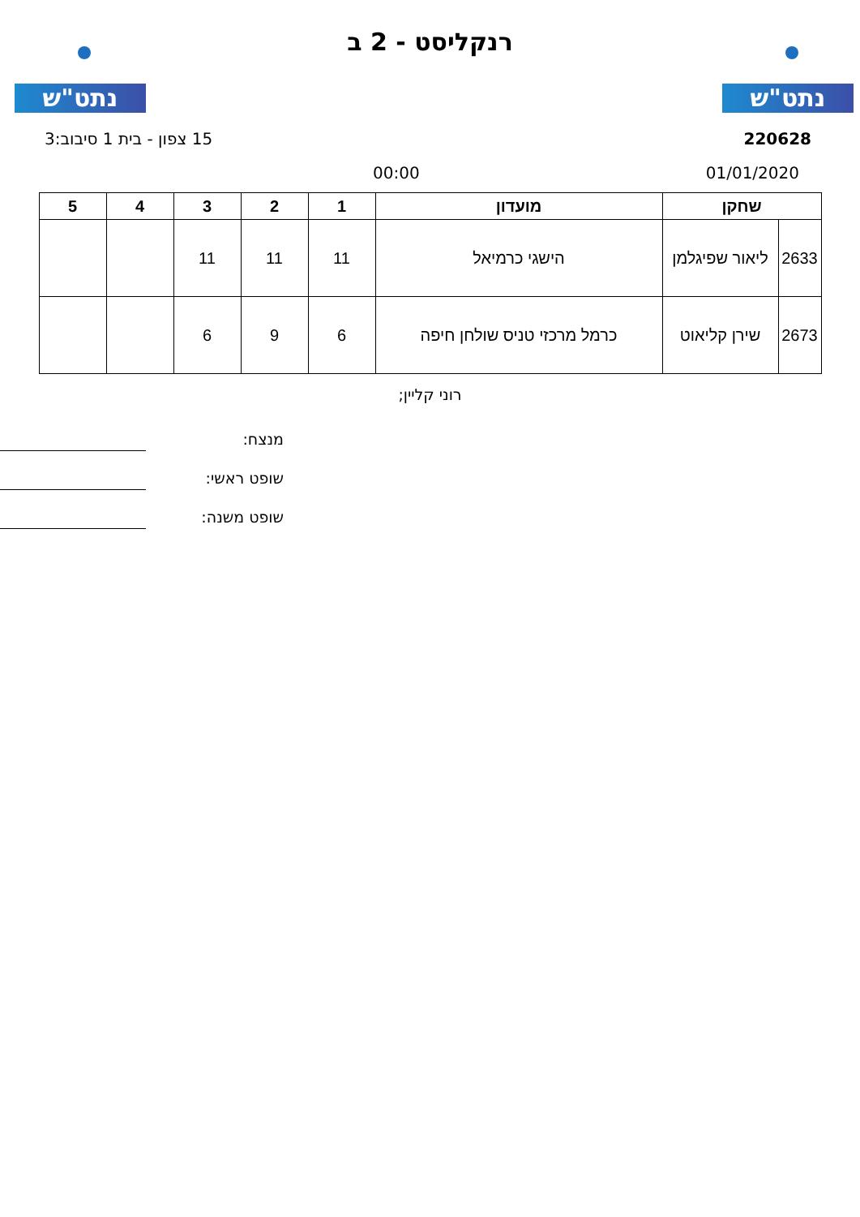נתט"ש נתט"ש
רנקליסט - 2 ב
220628 15 צפון - בית 1 סיבוב:3
01/01/2020 00:00
| שחקן | | מועדון | 1 | 2 | 3 | 4 | 5 |
| --- | --- | --- | --- | --- | --- | --- | --- |
| 2633 | ליאור שפיגלמן | הישגי כרמיאל | 11 | 11 | 11 | | |
| 2673 | שירן קליאוט | כרמל מרכזי טניס שולחן חיפה | 6 | 9 | 6 | | |
רוני קליין;
מנצח:
שופט ראשי:
שופט משנה: